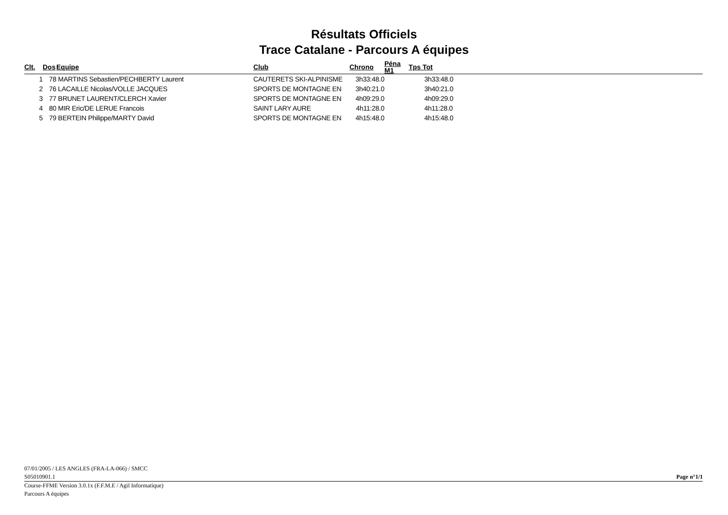Résultats Officiels
Trace Catalane - Parcours A équipes
| Clt. | Dos | Equipe | Club | Chrono | Péna M1 | Tps Tot |
| --- | --- | --- | --- | --- | --- | --- |
| 1 | 78 | MARTINS Sebastien/PECHBERTY Laurent | CAUTERETS SKI-ALPINISME | 3h33:48.0 | | 3h33:48.0 |
| 2 | 76 | LACAILLE Nicolas/VOLLE JACQUES | SPORTS DE MONTAGNE EN | 3h40:21.0 | | 3h40:21.0 |
| 3 | 77 | BRUNET LAURENT/CLERCH Xavier | SPORTS DE MONTAGNE EN | 4h09:29.0 | | 4h09:29.0 |
| 4 | 80 | MIR Eric/DE LERUE Francois | SAINT LARY AURE | 4h11:28.0 | | 4h11:28.0 |
| 5 | 79 | BERTEIN Philippe/MARTY David | SPORTS DE MONTAGNE EN | 4h15:48.0 | | 4h15:48.0 |
07/01/2005 / LES ANGLES (FRA-LA-066) / SMCC
S05010901.1 Page n°1/1
Course-FFME Version 3.0.1x (F.F.M.E / Agil Informatique)
Parcours A équipes